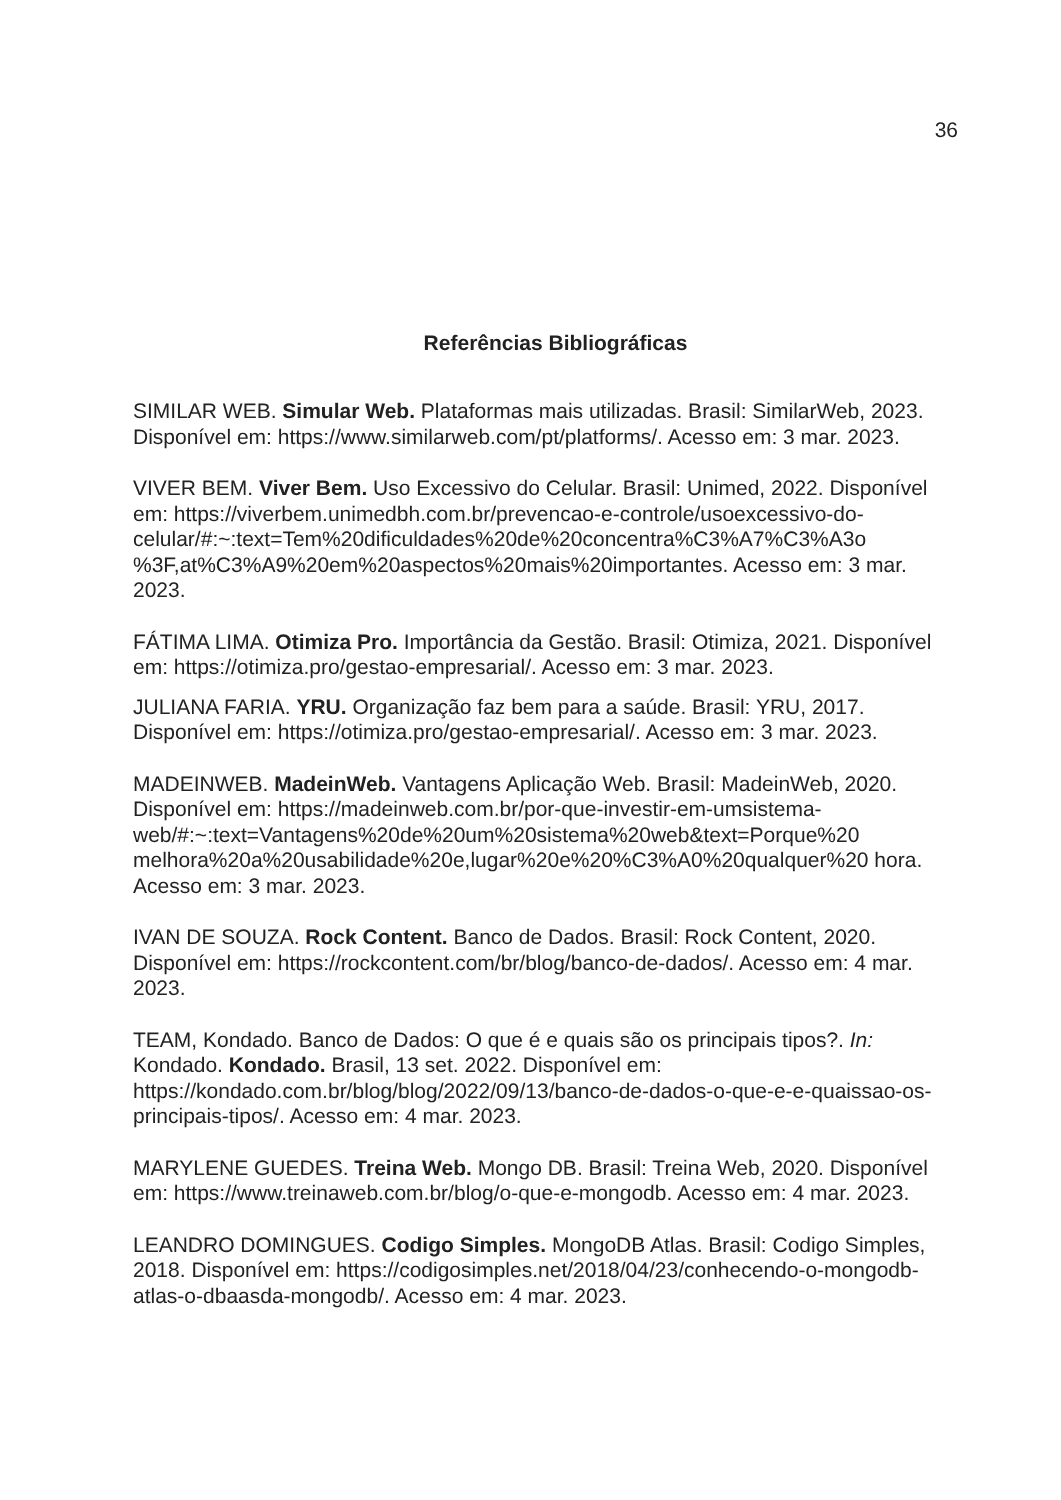36
Referências Bibliográficas
SIMILAR WEB. Simular Web. Plataformas mais utilizadas. Brasil: SimilarWeb, 2023. Disponível em: https://www.similarweb.com/pt/platforms/. Acesso em: 3 mar. 2023.
VIVER BEM. Viver Bem. Uso Excessivo do Celular. Brasil: Unimed, 2022. Disponível em: https://viverbem.unimedbh.com.br/prevencao-e-controle/usoexcessivo-do-celular/#:~:text=Tem%20dificuldades%20de%20concentra%C3%A7%C3%A3o %3F,at%C3%A9%20em%20aspectos%20mais%20importantes. Acesso em: 3 mar. 2023.
FÁTIMA LIMA. Otimiza Pro. Importância da Gestão. Brasil: Otimiza, 2021. Disponível em: https://otimiza.pro/gestao-empresarial/. Acesso em: 3 mar. 2023.
JULIANA FARIA. YRU. Organização faz bem para a saúde. Brasil: YRU, 2017. Disponível em: https://otimiza.pro/gestao-empresarial/. Acesso em: 3 mar. 2023.
MADEINWEB. MadeinWeb. Vantagens Aplicação Web. Brasil: MadeinWeb, 2020. Disponível em: https://madeinweb.com.br/por-que-investir-em-umsistema-web/#:~:text=Vantagens%20de%20um%20sistema%20web&text=Porque%20 melhora%20a%20usabilidade%20e,lugar%20e%20%C3%A0%20qualquer%20 hora. Acesso em: 3 mar. 2023.
IVAN DE SOUZA. Rock Content. Banco de Dados. Brasil: Rock Content, 2020. Disponível em: https://rockcontent.com/br/blog/banco-de-dados/. Acesso em: 4 mar. 2023.
TEAM, Kondado. Banco de Dados: O que é e quais são os principais tipos?. In: Kondado. Kondado. Brasil, 13 set. 2022. Disponível em: https://kondado.com.br/blog/blog/2022/09/13/banco-de-dados-o-que-e-e-quaissao-os-principais-tipos/. Acesso em: 4 mar. 2023.
MARYLENE GUEDES. Treina Web. Mongo DB. Brasil: Treina Web, 2020. Disponível em: https://www.treinaweb.com.br/blog/o-que-e-mongodb. Acesso em: 4 mar. 2023.
LEANDRO DOMINGUES. Codigo Simples. MongoDB Atlas. Brasil: Codigo Simples, 2018. Disponível em: https://codigosimples.net/2018/04/23/conhecendo-o-mongodb-atlas-o-dbaasda-mongodb/. Acesso em: 4 mar. 2023.